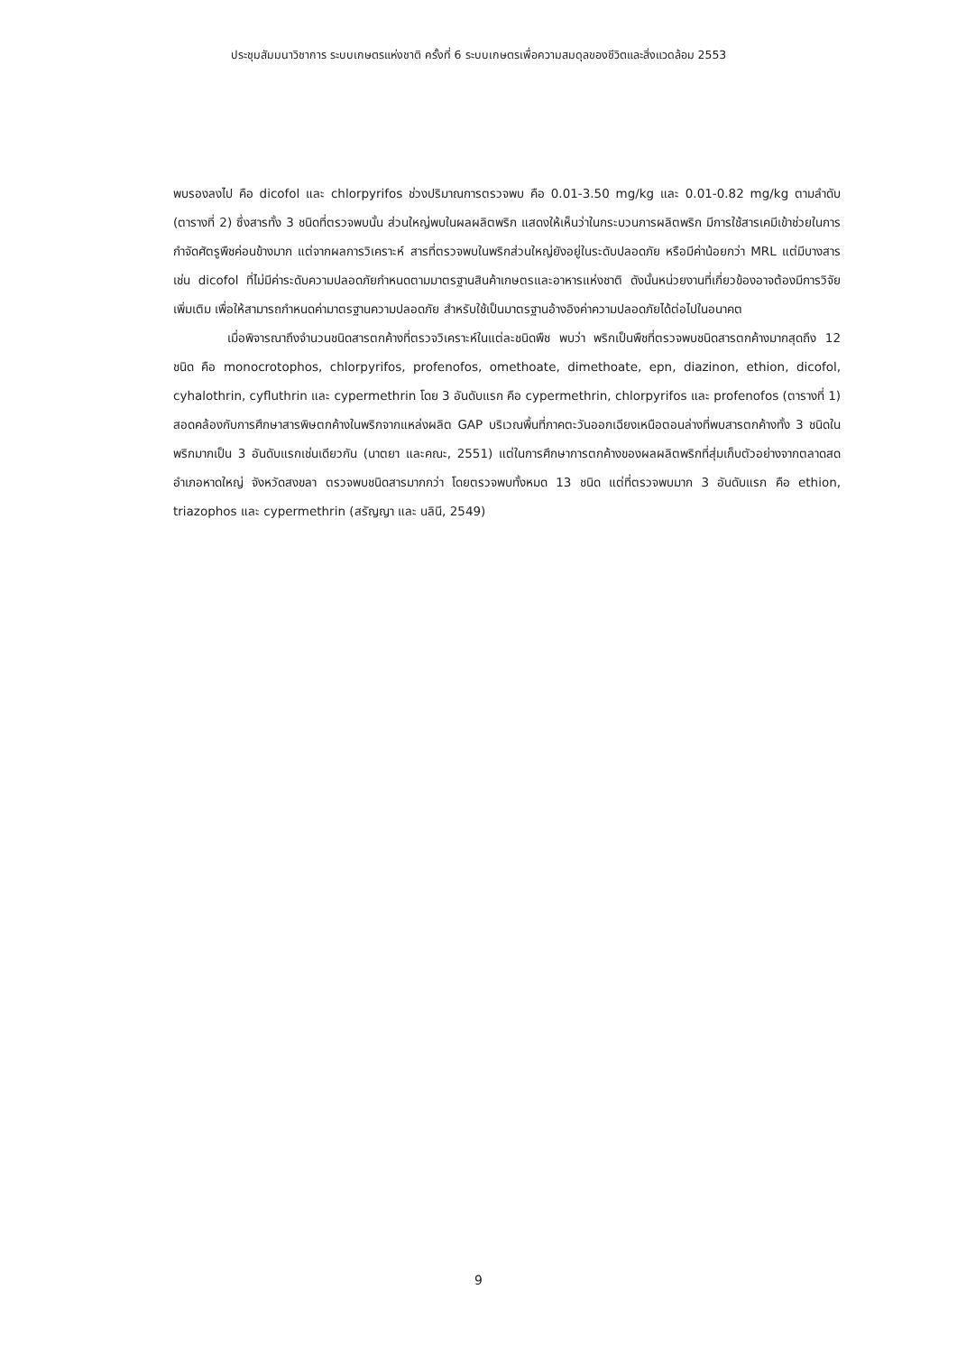ประชุมสัมมนาวิชาการ ระบบเกษตรแห่งชาติ ครั้งที่ 6 ระบบเกษตรเพื่อความสมดุลของชีวิตและสิ่งแวดล้อม 2553
พบรองลงไป คือ dicofol และ chlorpyrifos ช่วงปริมาณการตรวจพบ คือ 0.01-3.50 mg/kg และ 0.01-0.82 mg/kg ตามลำดับ (ตารางที่ 2) ซึ่งสารทั้ง 3 ชนิดที่ตรวจพบนั้น ส่วนใหญ่พบในผลผลิตพริก แสดงให้เห็นว่าในกระบวนการผลิตพริก มีการใช้สารเคมีเข้าช่วยในการกำจัดศัตรูพืชค่อนข้างมาก แต่จากผลการวิเคราะห์ สารที่ตรวจพบในพริกส่วนใหญ่ยังอยู่ในระดับปลอดภัย หรือมีค่าน้อยกว่า MRL แต่มีบางสาร เช่น dicofol ที่ไม่มีค่าระดับความปลอดภัยกำหนดตามมาตรฐานสินค้าเกษตรและอาหารแห่งชาติ ดังนั้นหน่วยงานที่เกี่ยวข้องอาจต้องมีการวิจัยเพิ่มเติม เพื่อให้สามารถกำหนดค่ามาตรฐานความปลอดภัย สำหรับใช้เป็นมาตรฐานอ้างอิงค่าความปลอดภัยได้ต่อไปในอนาคต
เมื่อพิจารณาถึงจำนวนชนิดสารตกค้างที่ตรวจวิเคราะห์ในแต่ละชนิดพืช พบว่า พริกเป็นพืชที่ตรวจพบชนิดสารตกค้างมากสุดถึง 12 ชนิด คือ monocrotophos, chlorpyrifos, profenofos, omethoate, dimethoate, epn, diazinon, ethion, dicofol, cyhalothrin, cyfluthrin และ cypermethrin โดย 3 อันดับแรก คือ cypermethrin, chlorpyrifos และ profenofos (ตารางที่ 1) สอดคล้องกับการศึกษาสารพิษตกค้างในพริกจากแหล่งผลิต GAP บริเวณพื้นที่ภาคตะวันออกเฉียงเหนือตอนล่างที่พบสารตกค้างทั้ง 3 ชนิดในพริกมากเป็น 3 อันดับแรกเช่นเดียวกัน (นาตยา และคณะ, 2551) แต่ในการศึกษาการตกค้างของผลผลิตพริกที่สุ่มเก็บตัวอย่างจากตลาดสดอำเภอหาดใหญ่ จังหวัดสงขลา ตรวจพบชนิดสารมากกว่า โดยตรวจพบทั้งหมด 13 ชนิด แต่ที่ตรวจพบมาก 3 อันดับแรก คือ ethion, triazophos และ cypermethrin (สรัญญา และ นลินี, 2549)
9